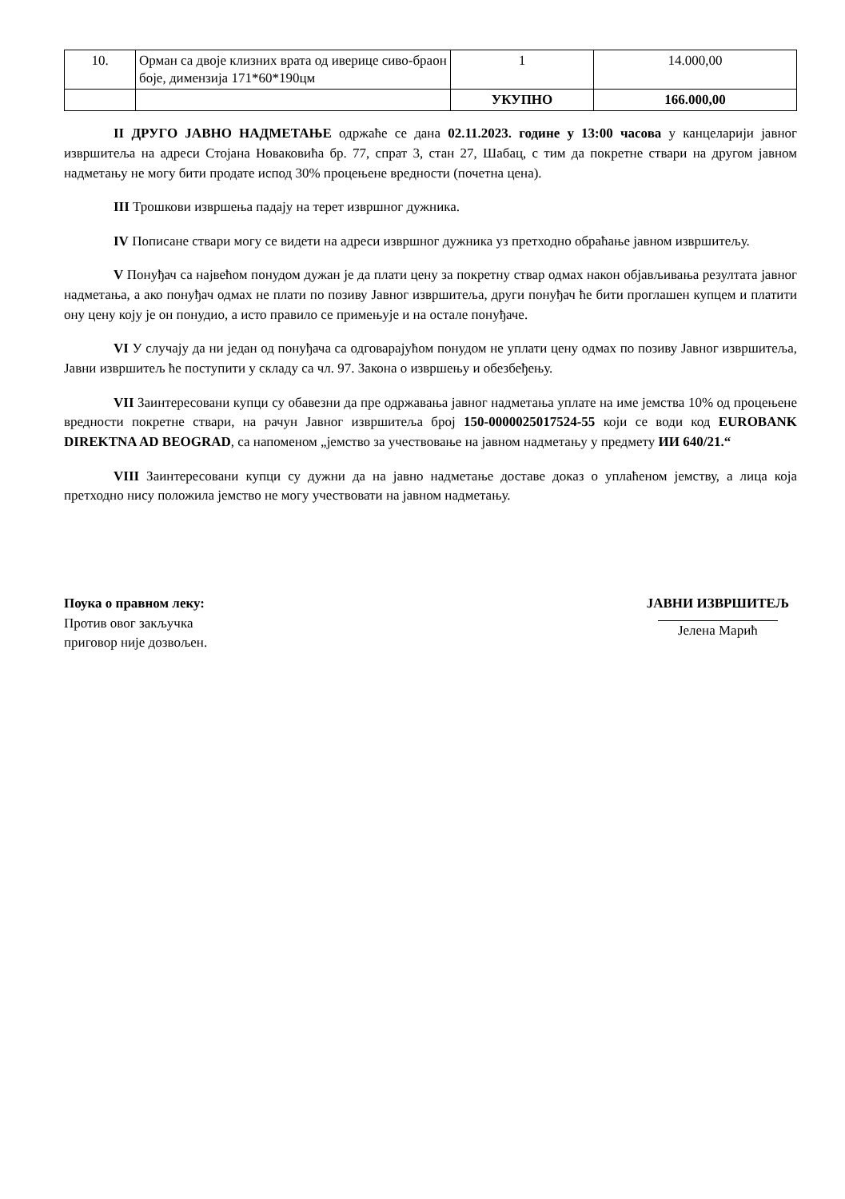| 10. | Орман са двоје клизних врата од иверице сиво-браон боје, димензија 171*60*190цм | 1 | 14.000,00 |
| | | УКУПНО | 166.000,00 |
II ДРУГО ЈАВНО НАДМЕТАЊЕ одржаће се дана 02.11.2023. године у 13:00 часова у канцеларији јавног извршитеља на адреси Стојана Новаковића бр. 77, спрат 3, стан 27, Шабац, с тим да покретне ствари на другом јавном надметању не могу бити продате испод 30% процењене вредности (почетна цена).
III Трошкови извршења падају на терет извршног дужника.
IV Пописане ствари могу се видети на адреси извршног дужника уз претходно обраћање јавном извршитељу.
V Понуђач са највећом понудом дужан је да плати цену за покретну ствар одмах након објављивања резултата јавног надметања, а ако понуђач одмах не плати по позиву Јавног извршитеља, други понуђач ће бити проглашен купцем и платити ону цену коју је он понудио, а исто правило се примењује и на остале понуђаче.
VI У случају да ни један од понуђача са одговарајућом понудом не уплати цену одмах по позиву Јавног извршитеља, Јавни извршитељ ће поступити у складу са чл. 97. Закона о извршењу и обезбеђењу.
VII Заинтересовани купци су обавезни да пре одржавања јавног надметања уплате на име јемства 10% од процењене вредности покретне ствари, на рачун Јавног извршитеља број 150-0000025017524-55 који се води код EUROBANK DIREKTNA AD BEOGRAD, са напоменом „јемство за учествовање на јавном надметању у предмету ИИ 640/21.“
VIII Заинтересовани купци су дужни да на јавно надметање доставе доказ о уплаћеном јемству, а лица која претходно нису положила јемство не могу учествовати на јавном надметању.
Поука о правном леку:
Против овог закључка
приговор није дозвољен.
ЈАВНИ ИЗВРШИТЕЉ
Јелена Марић